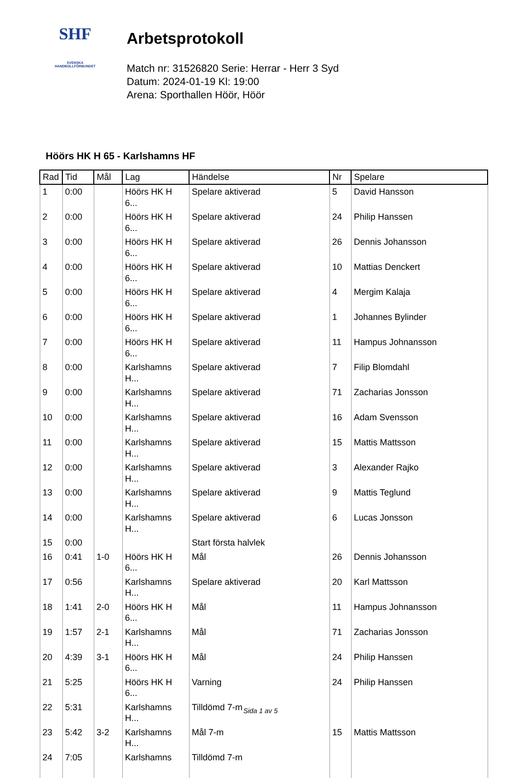SHF
SVENSKA
HANDBOLLFÖRBUNDET
Arbetsprotokoll
Match nr: 31526820 Serie: Herrar - Herr 3 Syd
Datum: 2024-01-19 Kl: 19:00
Arena: Sporthallen Höör, Höör
Höörs HK H 65 - Karlshamns HF
| Rad | Tid | Mål | Lag | Händelse | Nr | Spelare |
| --- | --- | --- | --- | --- | --- | --- |
| 1 | 0:00 | | Höörs HK H 6... | Spelare aktiverad | 5 | David Hansson |
| 2 | 0:00 | | Höörs HK H 6... | Spelare aktiverad | 24 | Philip Hanssen |
| 3 | 0:00 | | Höörs HK H 6... | Spelare aktiverad | 26 | Dennis Johansson |
| 4 | 0:00 | | Höörs HK H 6... | Spelare aktiverad | 10 | Mattias Denckert |
| 5 | 0:00 | | Höörs HK H 6... | Spelare aktiverad | 4 | Mergim Kalaja |
| 6 | 0:00 | | Höörs HK H 6... | Spelare aktiverad | 1 | Johannes Bylinder |
| 7 | 0:00 | | Höörs HK H 6... | Spelare aktiverad | 11 | Hampus Johnansson |
| 8 | 0:00 | | Karlshamns H... | Spelare aktiverad | 7 | Filip Blomdahl |
| 9 | 0:00 | | Karlshamns H... | Spelare aktiverad | 71 | Zacharias Jonsson |
| 10 | 0:00 | | Karlshamns H... | Spelare aktiverad | 16 | Adam Svensson |
| 11 | 0:00 | | Karlshamns H... | Spelare aktiverad | 15 | Mattis Mattsson |
| 12 | 0:00 | | Karlshamns H... | Spelare aktiverad | 3 | Alexander Rajko |
| 13 | 0:00 | | Karlshamns H... | Spelare aktiverad | 9 | Mattis Teglund |
| 14 | 0:00 | | Karlshamns H... | Spelare aktiverad | 6 | Lucas Jonsson |
| 15 | 0:00 | | | Start första halvlek | | |
| 16 | 0:41 | 1-0 | Höörs HK H 6... | Mål | 26 | Dennis Johansson |
| 17 | 0:56 | | Karlshamns H... | Spelare aktiverad | 20 | Karl Mattsson |
| 18 | 1:41 | 2-0 | Höörs HK H 6... | Mål | 11 | Hampus Johnansson |
| 19 | 1:57 | 2-1 | Karlshamns H... | Mål | 71 | Zacharias Jonsson |
| 20 | 4:39 | 3-1 | Höörs HK H 6... | Mål | 24 | Philip Hanssen |
| 21 | 5:25 | | Höörs HK H 6... | Varning | 24 | Philip Hanssen |
| 22 | 5:31 | | Karlshamns H... | Tilldömd 7-m | | |
| 23 | 5:42 | 3-2 | Karlshamns H... | Mål 7-m | 15 | Mattis Mattsson |
| 24 | 7:05 | | Karlshamns | Tilldömd 7-m | | |
Sida 1 av 5